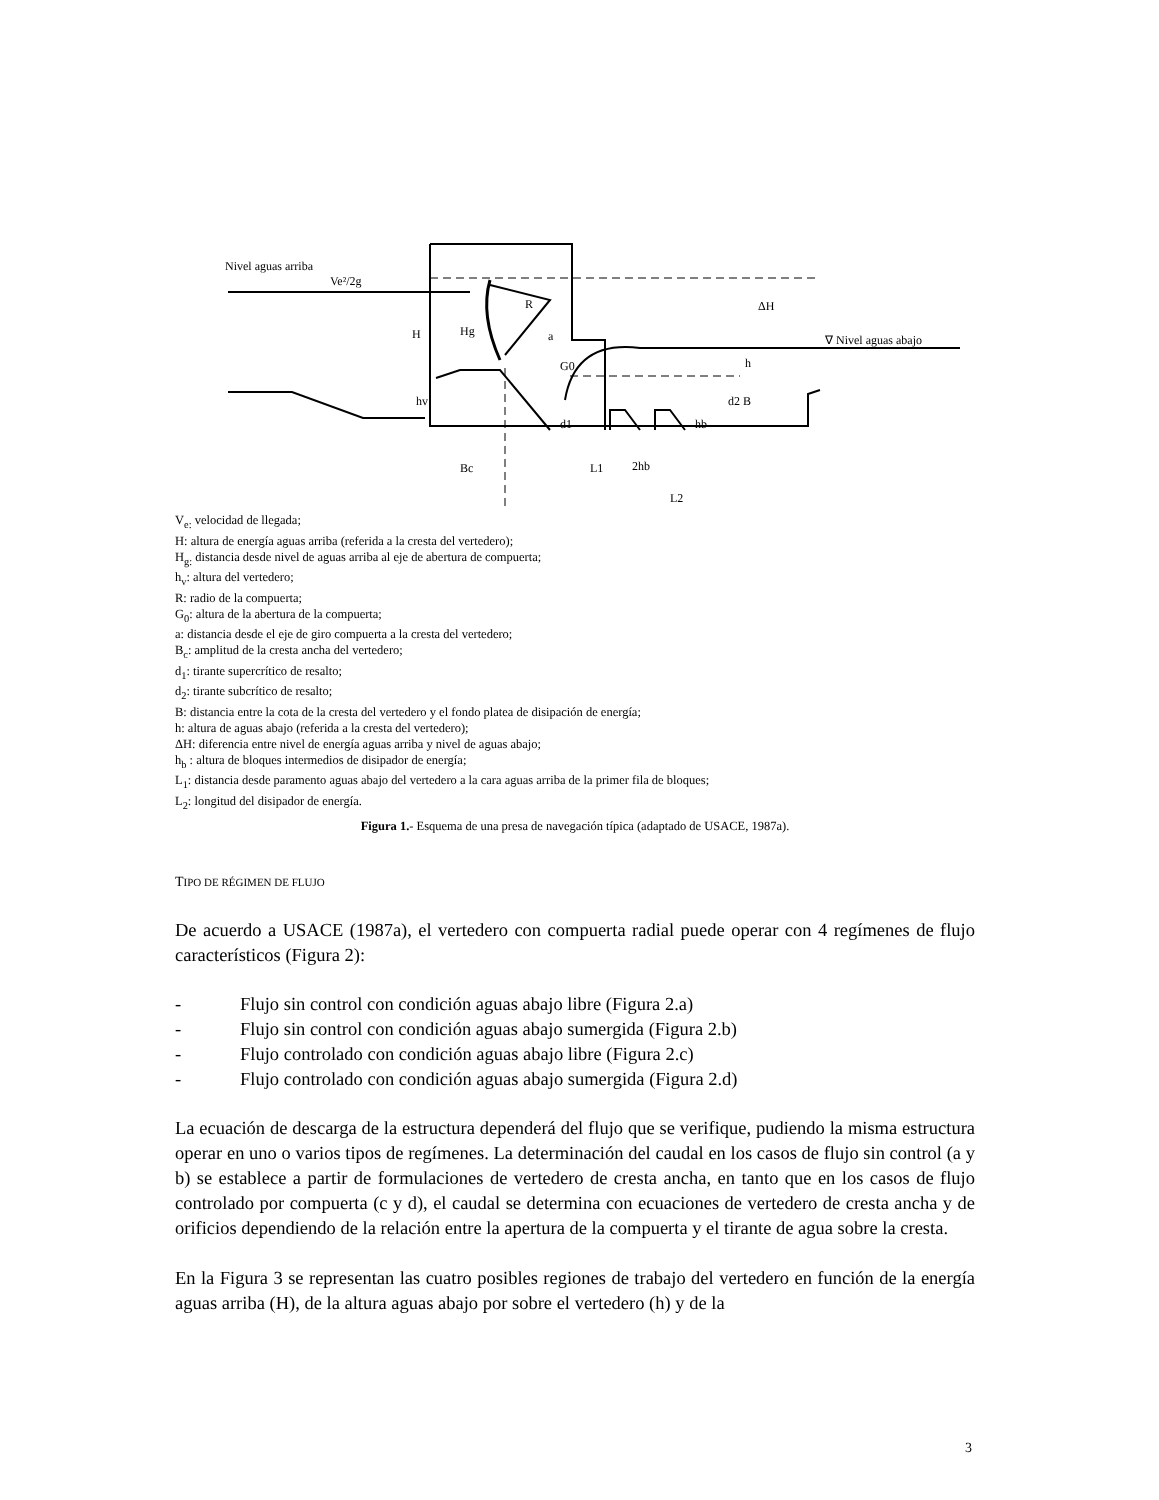Nivel aguas arriba
Ve²/2g
H
Hg
R
a
G0
hv
ΔH
∇ Nivel aguas abajo
h
d2 B
d1
hb
Bc
L1
2hb
L2
V<sub>e:</sub> velocidad de llegada;
H: altura de energía aguas arriba (referida a la cresta del vertedero);
H<sub>g:</sub> distancia desde nivel de aguas arriba al eje de abertura de compuerta;
h<sub>v</sub>: altura del vertedero;
R: radio de la compuerta;
G<sub>0</sub>: altura de la abertura de la compuerta;
a: distancia desde el eje de giro compuerta a la cresta del vertedero;
B<sub>c</sub>: amplitud de la cresta ancha del vertedero;
d<sub>1</sub>: tirante supercrítico de resalto;
d<sub>2</sub>: tirante subcrítico de resalto;
B: distancia entre la cota de la cresta del vertedero y el fondo platea de disipación de energía;
h: altura de aguas abajo (referida a la cresta del vertedero);
ΔH: diferencia entre nivel de energía aguas arriba y nivel de aguas abajo;
h<sub>b</sub> : altura de bloques intermedios de disipador de energía;
L<sub>1</sub>: distancia desde paramento aguas abajo del vertedero a la cara aguas arriba de la primer fila de bloques;
L<sub>2</sub>: longitud del disipador de energía.
Figura 1.- Esquema de una presa de navegación típica (adaptado de USACE, 1987a).
TIPO DE RÉGIMEN DE FLUJO
De acuerdo a USACE (1987a), el vertedero con compuerta radial puede operar con 4 regímenes de flujo característicos (Figura 2):
- Flujo sin control con condición aguas abajo libre (Figura 2.a)
- Flujo sin control con condición aguas abajo sumergida (Figura 2.b)
- Flujo controlado con condición aguas abajo libre (Figura 2.c)
- Flujo controlado con condición aguas abajo sumergida (Figura 2.d)
La ecuación de descarga de la estructura dependerá del flujo que se verifique, pudiendo la misma estructura operar en uno o varios tipos de regímenes. La determinación del caudal en los casos de flujo sin control (a y b) se establece a partir de formulaciones de vertedero de cresta ancha, en tanto que en los casos de flujo controlado por compuerta (c y d), el caudal se determina con ecuaciones de vertedero de cresta ancha y de orificios dependiendo de la relación entre la apertura de la compuerta y el tirante de agua sobre la cresta.
En la Figura 3 se representan las cuatro posibles regiones de trabajo del vertedero en función de la energía aguas arriba (H), de la altura aguas abajo por sobre el vertedero (h) y de la
3